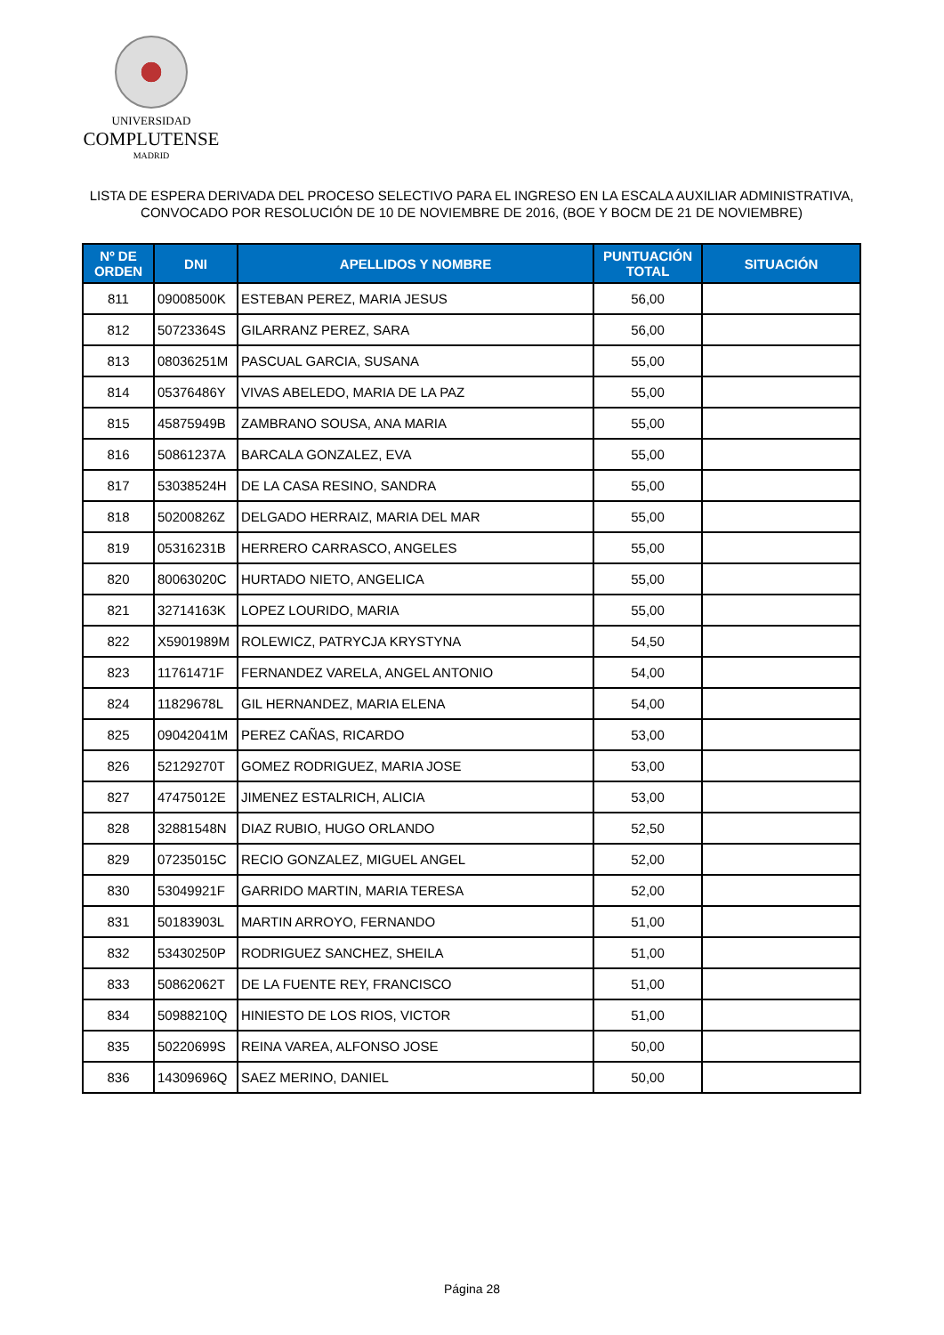UNIVERSIDAD
COMPLUTENSE
MADRID
LISTA DE ESPERA DERIVADA DEL PROCESO SELECTIVO PARA EL INGRESO EN LA ESCALA AUXILIAR ADMINISTRATIVA,
CONVOCADO POR RESOLUCIÓN DE 10 DE NOVIEMBRE DE 2016, (BOE Y BOCM DE 21 DE NOVIEMBRE)
| Nº DE ORDEN | DNI | APELLIDOS Y NOMBRE | PUNTUACIÓN TOTAL | SITUACIÓN |
| --- | --- | --- | --- | --- |
| 811 | 09008500K | ESTEBAN PEREZ, MARIA JESUS | 56,00 | |
| 812 | 50723364S | GILARRANZ PEREZ, SARA | 56,00 | |
| 813 | 08036251M | PASCUAL GARCIA, SUSANA | 55,00 | |
| 814 | 05376486Y | VIVAS ABELEDO, MARIA DE LA PAZ | 55,00 | |
| 815 | 45875949B | ZAMBRANO SOUSA, ANA MARIA | 55,00 | |
| 816 | 50861237A | BARCALA GONZALEZ, EVA | 55,00 | |
| 817 | 53038524H | DE LA CASA RESINO, SANDRA | 55,00 | |
| 818 | 50200826Z | DELGADO HERRAIZ, MARIA DEL MAR | 55,00 | |
| 819 | 05316231B | HERRERO CARRASCO, ANGELES | 55,00 | |
| 820 | 80063020C | HURTADO NIETO, ANGELICA | 55,00 | |
| 821 | 32714163K | LOPEZ LOURIDO, MARIA | 55,00 | |
| 822 | X5901989M | ROLEWICZ, PATRYCJA KRYSTYNA | 54,50 | |
| 823 | 11761471F | FERNANDEZ VARELA, ANGEL ANTONIO | 54,00 | |
| 824 | 11829678L | GIL HERNANDEZ, MARIA ELENA | 54,00 | |
| 825 | 09042041M | PEREZ CAÑAS, RICARDO | 53,00 | |
| 826 | 52129270T | GOMEZ RODRIGUEZ, MARIA JOSE | 53,00 | |
| 827 | 47475012E | JIMENEZ ESTALRICH, ALICIA | 53,00 | |
| 828 | 32881548N | DIAZ RUBIO, HUGO ORLANDO | 52,50 | |
| 829 | 07235015C | RECIO GONZALEZ, MIGUEL ANGEL | 52,00 | |
| 830 | 53049921F | GARRIDO MARTIN, MARIA TERESA | 52,00 | |
| 831 | 50183903L | MARTIN ARROYO, FERNANDO | 51,00 | |
| 832 | 53430250P | RODRIGUEZ SANCHEZ, SHEILA | 51,00 | |
| 833 | 50862062T | DE LA FUENTE REY, FRANCISCO | 51,00 | |
| 834 | 50988210Q | HINIESTO DE LOS RIOS, VICTOR | 51,00 | |
| 835 | 50220699S | REINA VAREA, ALFONSO JOSE | 50,00 | |
| 836 | 14309696Q | SAEZ MERINO, DANIEL | 50,00 | |
Página 28